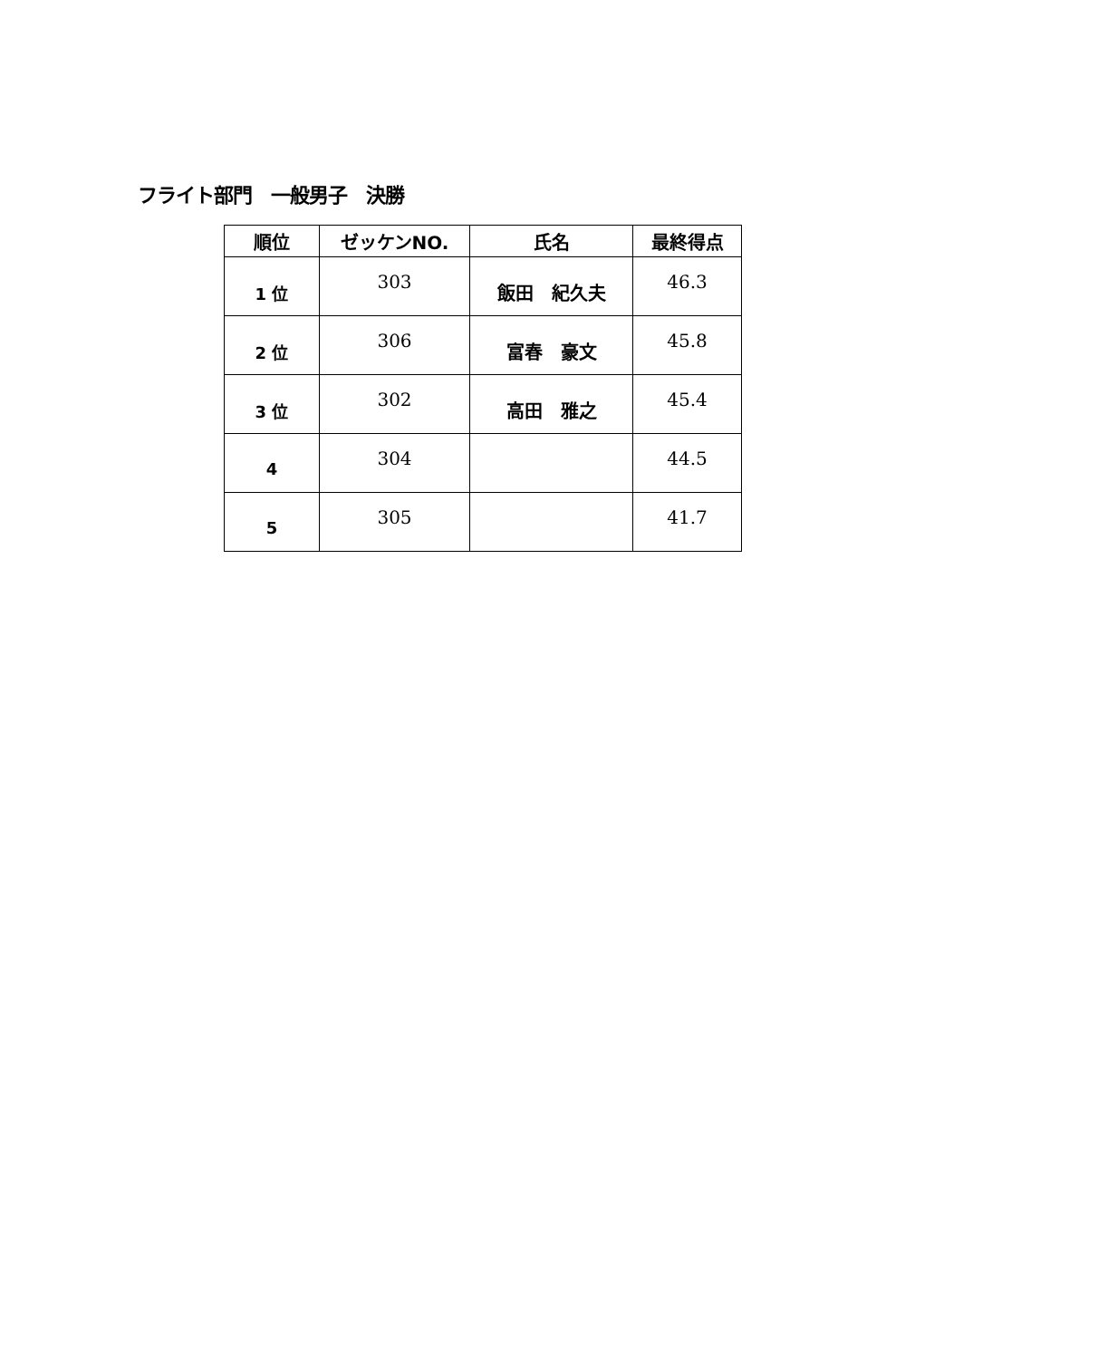フライト部門　一般男子　決勝
| 順位 | ゼッケンNO. | 氏名 | 最終得点 |
| --- | --- | --- | --- |
| 1 位 | 303 | 飯田 紀久夫 | 46.3 |
| 2 位 | 306 | 富春 豪文 | 45.8 |
| 3 位 | 302 | 高田 雅之 | 45.4 |
| 4 | 304 | | 44.5 |
| 5 | 305 | | 41.7 |